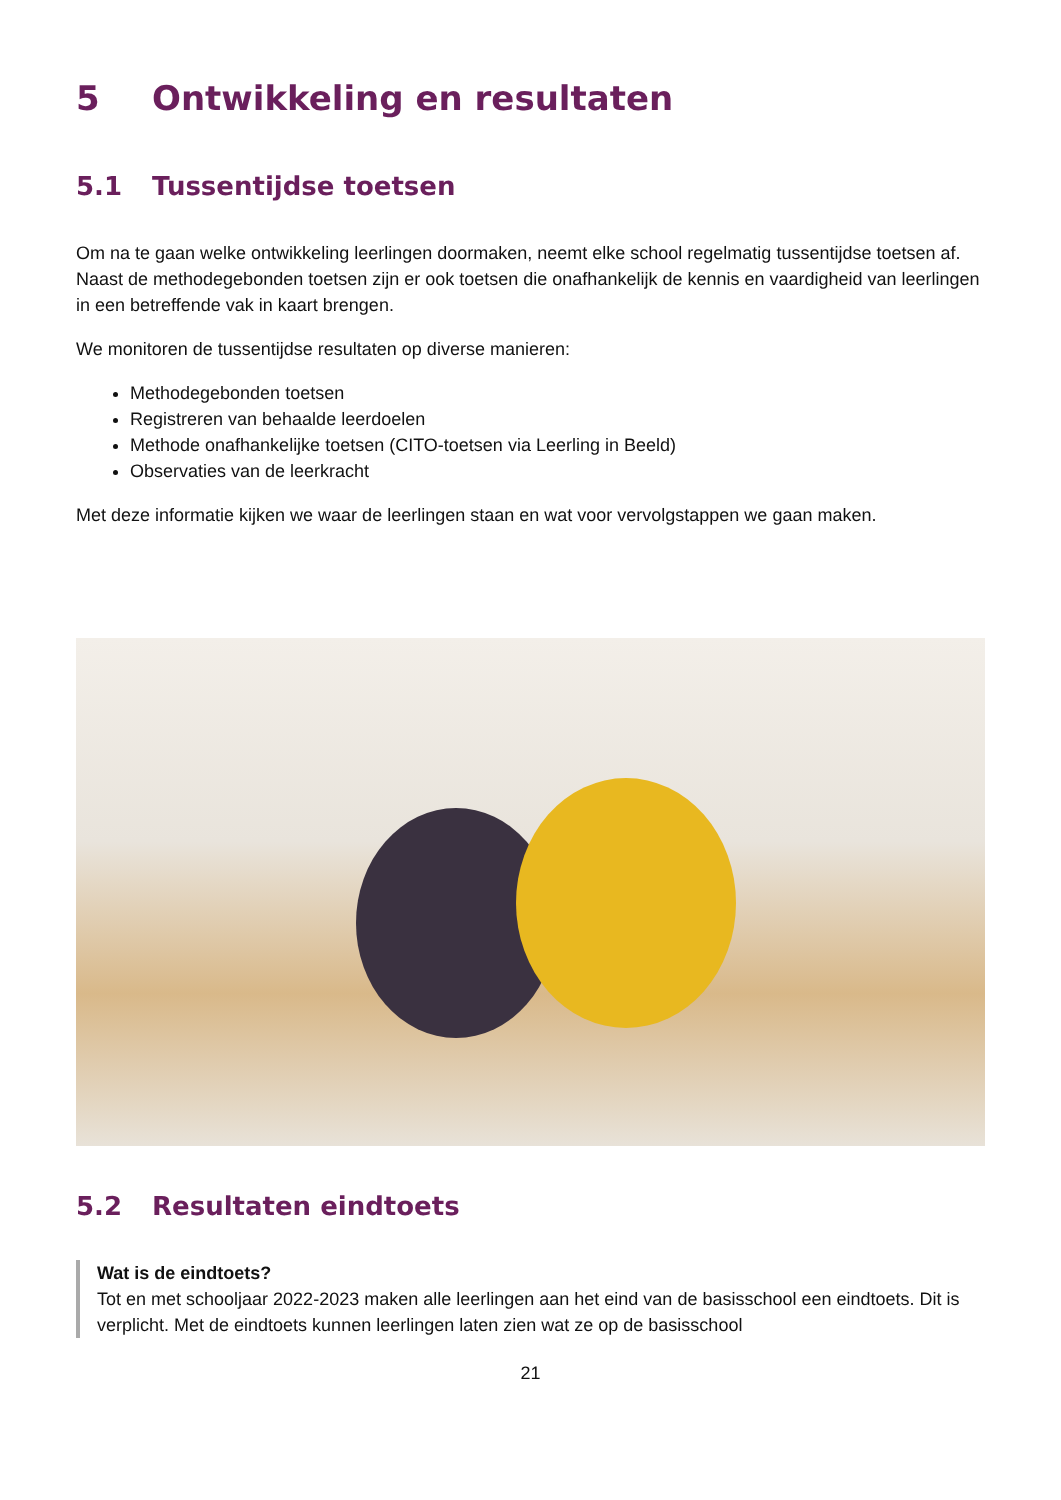5 Ontwikkeling en resultaten
5.1 Tussentijdse toetsen
Om na te gaan welke ontwikkeling leerlingen doormaken, neemt elke school regelmatig tussentijdse toetsen af. Naast de methodegebonden toetsen zijn er ook toetsen die onafhankelijk de kennis en vaardigheid van leerlingen in een betreffende vak in kaart brengen.
We monitoren de tussentijdse resultaten op diverse manieren:
Methodegebonden toetsen
Registreren van behaalde leerdoelen
Methode onafhankelijke toetsen (CITO-toetsen via Leerling in Beeld)
Observaties van de leerkracht
Met deze informatie kijken we waar de leerlingen staan en wat voor vervolgstappen we gaan maken.
5.2 Resultaten eindtoets
Wat is de eindtoets?
Tot en met schooljaar 2022-2023 maken alle leerlingen aan het eind van de basisschool een eindtoets. Dit is verplicht. Met de eindtoets kunnen leerlingen laten zien wat ze op de basisschool
21